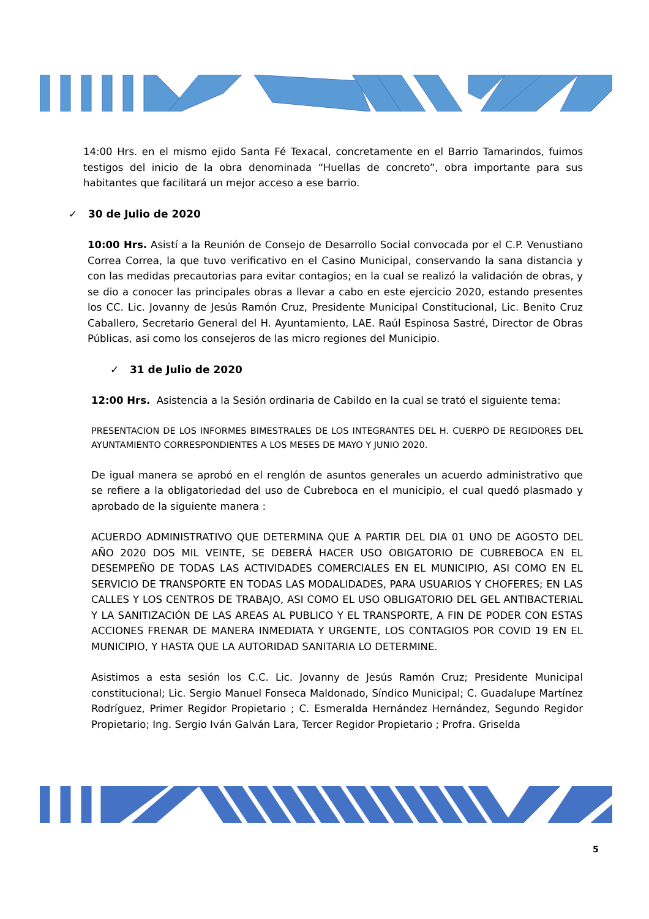14:00 Hrs. en el mismo ejido Santa Fé Texacal, concretamente en el Barrio Tamarindos, fuimos testigos del inicio de la obra denominada “Huellas de concreto”, obra importante para sus habitantes que facilitará un mejor acceso a ese barrio.
✓ 30 de Julio de 2020
10:00 Hrs. Asistí a la Reunión de Consejo de Desarrollo Social convocada por el C.P. Venustiano Correa Correa, la que tuvo verificativo en el Casino Municipal, conservando la sana distancia y con las medidas precautorias para evitar contagios; en la cual se realizó la validación de obras, y se dio a conocer las principales obras a llevar a cabo en este ejercicio 2020, estando presentes los CC. Lic. Jovanny de Jesús Ramón Cruz, Presidente Municipal Constitucional, Lic. Benito Cruz Caballero, Secretario General del H. Ayuntamiento, LAE. Raúl Espinosa Sastré, Director de Obras Públicas, asi como los consejeros de las micro regiones del Municipio.
✓ 31 de Julio de 2020
12:00 Hrs. Asistencia a la Sesión ordinaria de Cabildo en la cual se trató el siguiente tema:
PRESENTACION DE LOS INFORMES BIMESTRALES DE LOS INTEGRANTES DEL H. CUERPO DE REGIDORES DEL AYUNTAMIENTO CORRESPONDIENTES A LOS MESES DE MAYO Y JUNIO 2020.
De igual manera se aprobó en el renglón de asuntos generales un acuerdo administrativo que se refiere a la obligatoriedad del uso de Cubreboca en el municipio, el cual quedó plasmado y aprobado de la siguiente manera :
ACUERDO ADMINISTRATIVO QUE DETERMINA QUE A PARTIR DEL DIA 01 UNO DE AGOSTO DEL AÑO 2020 DOS MIL VEINTE, SE DEBERÁ HACER USO OBIGATORIO DE CUBREBOCA EN EL DESEMPEÑO DE TODAS LAS ACTIVIDADES COMERCIALES EN EL MUNICIPIO, ASI COMO EN EL SERVICIO DE TRANSPORTE EN TODAS LAS MODALIDADES, PARA USUARIOS Y CHOFERES; EN LAS CALLES Y LOS CENTROS DE TRABAJO, ASI COMO EL USO OBLIGATORIO DEL GEL ANTIBACTERIAL Y LA SANITIZACIÓN DE LAS AREAS AL PUBLICO Y EL TRANSPORTE, A FIN DE PODER CON ESTAS ACCIONES FRENAR DE MANERA INMEDIATA Y URGENTE, LOS CONTAGIOS POR COVID 19 EN EL MUNICIPIO, Y HASTA QUE LA AUTORIDAD SANITARIA LO DETERMINE.
Asistimos a esta sesión los C.C. Lic. Jovanny de Jesús Ramón Cruz; Presidente Municipal constitucional; Lic. Sergio Manuel Fonseca Maldonado, Síndico Municipal; C. Guadalupe Martínez Rodríguez, Primer Regidor Propietario ; C. Esmeralda Hernández Hernández, Segundo Regidor Propietario; Ing. Sergio Iván Galván Lara, Tercer Regidor Propietario ; Profra. Griselda
5